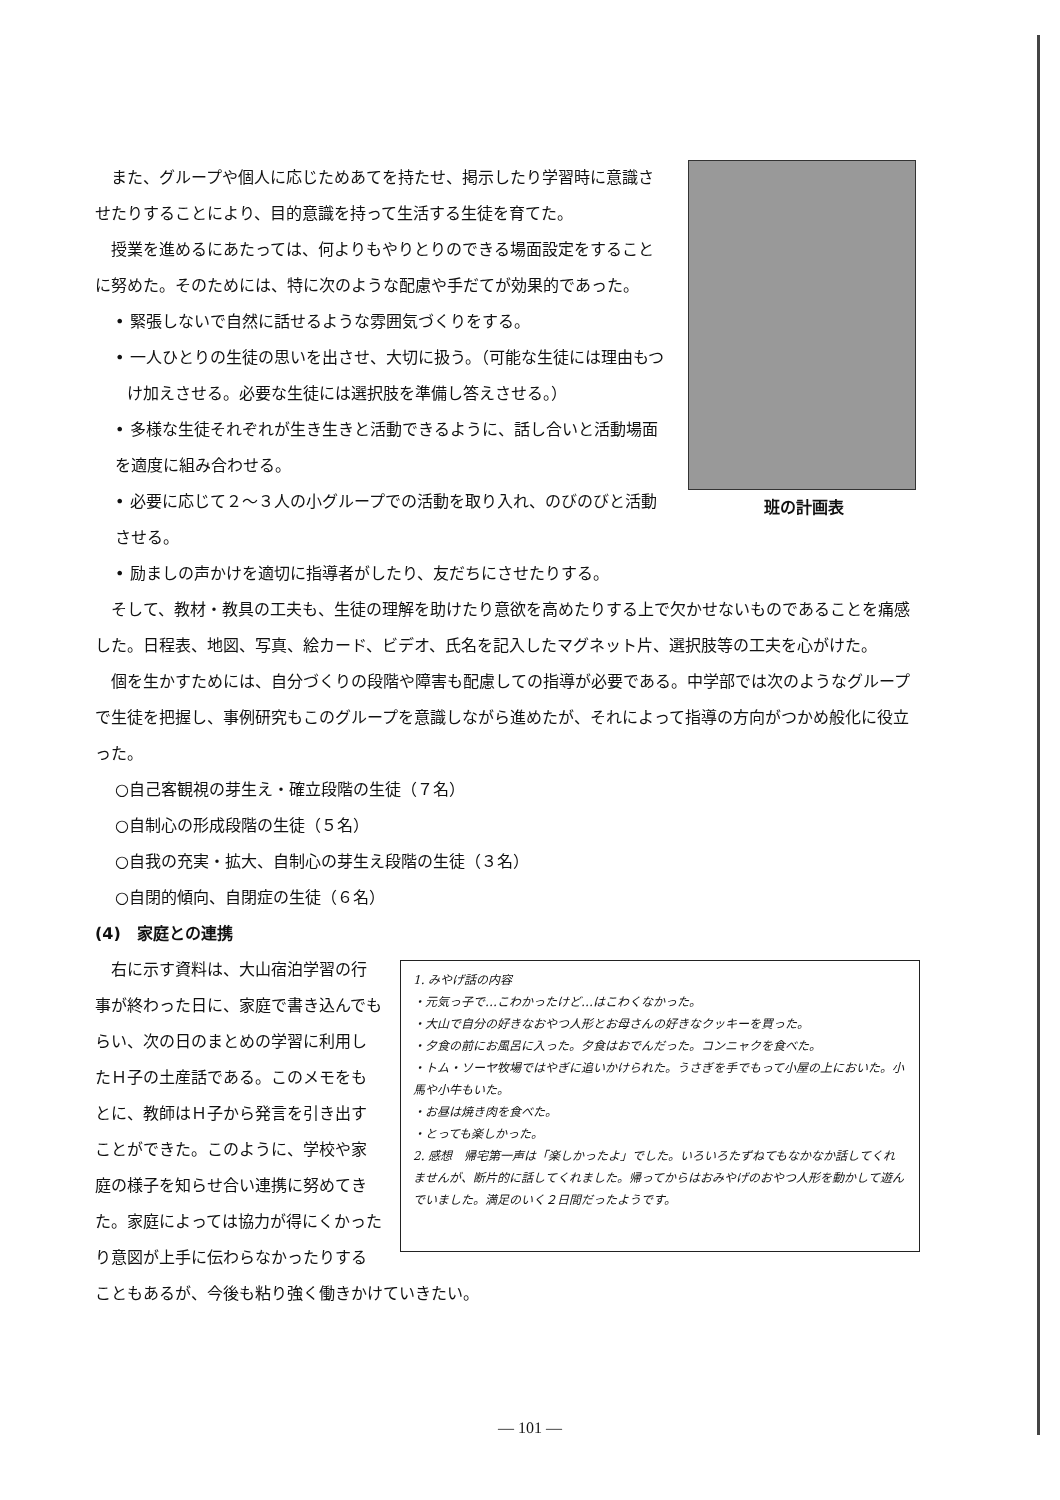班の計画表
また、グループや個人に応じためあてを持たせ、掲示したり学習時に意識させたりすることにより、目的意識を持って生活する生徒を育てた。
授業を進めるにあたっては、何よりもやりとりのできる場面設定をすることに努めた。そのためには、特に次のような配慮や手だてが効果的であった。
• 緊張しないで自然に話せるような雰囲気づくりをする。
• 一人ひとりの生徒の思いを出させ、大切に扱う。（可能な生徒には理由もつけ加えさせる。必要な生徒には選択肢を準備し答えさせる。）
• 多様な生徒それぞれが生き生きと活動できるように、話し合いと活動場面を適度に組み合わせる。
• 必要に応じて２～３人の小グループでの活動を取り入れ、のびのびと活動させる。
• 励ましの声かけを適切に指導者がしたり、友だちにさせたりする。
そして、教材・教具の工夫も、生徒の理解を助けたり意欲を高めたりする上で欠かせないものであることを痛感した。日程表、地図、写真、絵カード、ビデオ、氏名を記入したマグネット片、選択肢等の工夫を心がけた。
個を生かすためには、自分づくりの段階や障害も配慮しての指導が必要である。中学部では次のようなグループで生徒を把握し、事例研究もこのグループを意識しながら進めたが、それによって指導の方向がつかめ般化に役立った。
○自己客観視の芽生え・確立段階の生徒（７名）
○自制心の形成段階の生徒（５名）
○自我の充実・拡大、自制心の芽生え段階の生徒（３名）
○自閉的傾向、自閉症の生徒（６名）
(4)　家庭との連携
1. みやげ話の内容
・元気っ子で…こわかったけど…はこわくなかった。
・大山で自分の好きなおやつ人形とお母さんの好きなクッキーを買った。
・夕食の前にお風呂に入った。夕食はおでんだった。コンニャクを食べた。
・トム・ソーヤ牧場ではやぎに追いかけられた。うさぎを手でもって小屋の上においた。小馬や小牛もいた。
・お昼は焼き肉を食べた。
・とっても楽しかった。
2. 感想　帰宅第一声は「楽しかったよ」でした。いろいろたずねてもなかなか話してくれませんが、断片的に話してくれました。帰ってからはおみやげのおやつ人形を動かして遊んでいました。満足のいく２日間だったようです。
右に示す資料は、大山宿泊学習の行事が終わった日に、家庭で書き込んでもらい、次の日のまとめの学習に利用したＨ子の土産話である。このメモをもとに、教師はＨ子から発言を引き出すことができた。このように、学校や家庭の様子を知らせ合い連携に努めてきた。家庭によっては協力が得にくかったり意図が上手に伝わらなかったりすることもあるが、今後も粘り強く働きかけていきたい。
― 101 ―